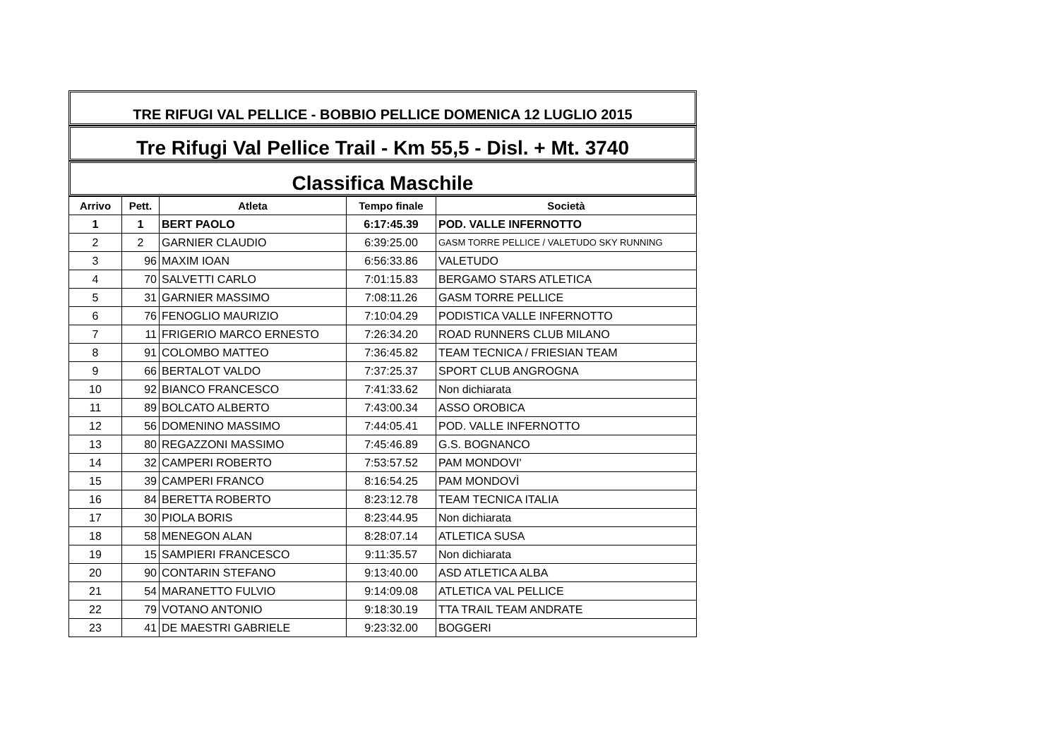TRE RIFUGI VAL PELLICE - BOBBIO PELLICE DOMENICA 12 LUGLIO 2015
Tre Rifugi Val Pellice Trail - Km 55,5 - Disl. + Mt. 3740
Classifica Maschile
| Arrivo | Pett. | Atleta | Tempo finale | Società |
| --- | --- | --- | --- | --- |
| 1 | 1 | BERT PAOLO | 6:17:45.39 | POD. VALLE INFERNOTTO |
| 2 | 2 | GARNIER CLAUDIO | 6:39:25.00 | GASM TORRE PELLICE / VALETUDO SKY RUNNING |
| 3 | 96 | MAXIM IOAN | 6:56:33.86 | VALETUDO |
| 4 | 70 | SALVETTI CARLO | 7:01:15.83 | BERGAMO STARS ATLETICA |
| 5 | 31 | GARNIER MASSIMO | 7:08:11.26 | GASM TORRE PELLICE |
| 6 | 76 | FENOGLIO MAURIZIO | 7:10:04.29 | PODISTICA VALLE INFERNOTTO |
| 7 | 11 | FRIGERIO MARCO ERNESTO | 7:26:34.20 | ROAD RUNNERS CLUB MILANO |
| 8 | 91 | COLOMBO MATTEO | 7:36:45.82 | TEAM TECNICA / FRIESIAN TEAM |
| 9 | 66 | BERTALOT VALDO | 7:37:25.37 | SPORT CLUB ANGROGNA |
| 10 | 92 | BIANCO FRANCESCO | 7:41:33.62 | Non dichiarata |
| 11 | 89 | BOLCATO ALBERTO | 7:43:00.34 | ASSO OROBICA |
| 12 | 56 | DOMENINO MASSIMO | 7:44:05.41 | POD. VALLE INFERNOTTO |
| 13 | 80 | REGAZZONI MASSIMO | 7:45:46.89 | G.S. BOGNANCO |
| 14 | 32 | CAMPERI ROBERTO | 7:53:57.52 | PAM MONDOVI' |
| 15 | 39 | CAMPERI FRANCO | 8:16:54.25 | PAM MONDOVÌ |
| 16 | 84 | BERETTA ROBERTO | 8:23:12.78 | TEAM TECNICA ITALIA |
| 17 | 30 | PIOLA BORIS | 8:23:44.95 | Non dichiarata |
| 18 | 58 | MENEGON ALAN | 8:28:07.14 | ATLETICA SUSA |
| 19 | 15 | SAMPIERI FRANCESCO | 9:11:35.57 | Non dichiarata |
| 20 | 90 | CONTARIN STEFANO | 9:13:40.00 | ASD ATLETICA ALBA |
| 21 | 54 | MARANETTO FULVIO | 9:14:09.08 | ATLETICA VAL PELLICE |
| 22 | 79 | VOTANO ANTONIO | 9:18:30.19 | TTA TRAIL TEAM ANDRATE |
| 23 | 41 | DE MAESTRI GABRIELE | 9:23:32.00 | BOGGERI |